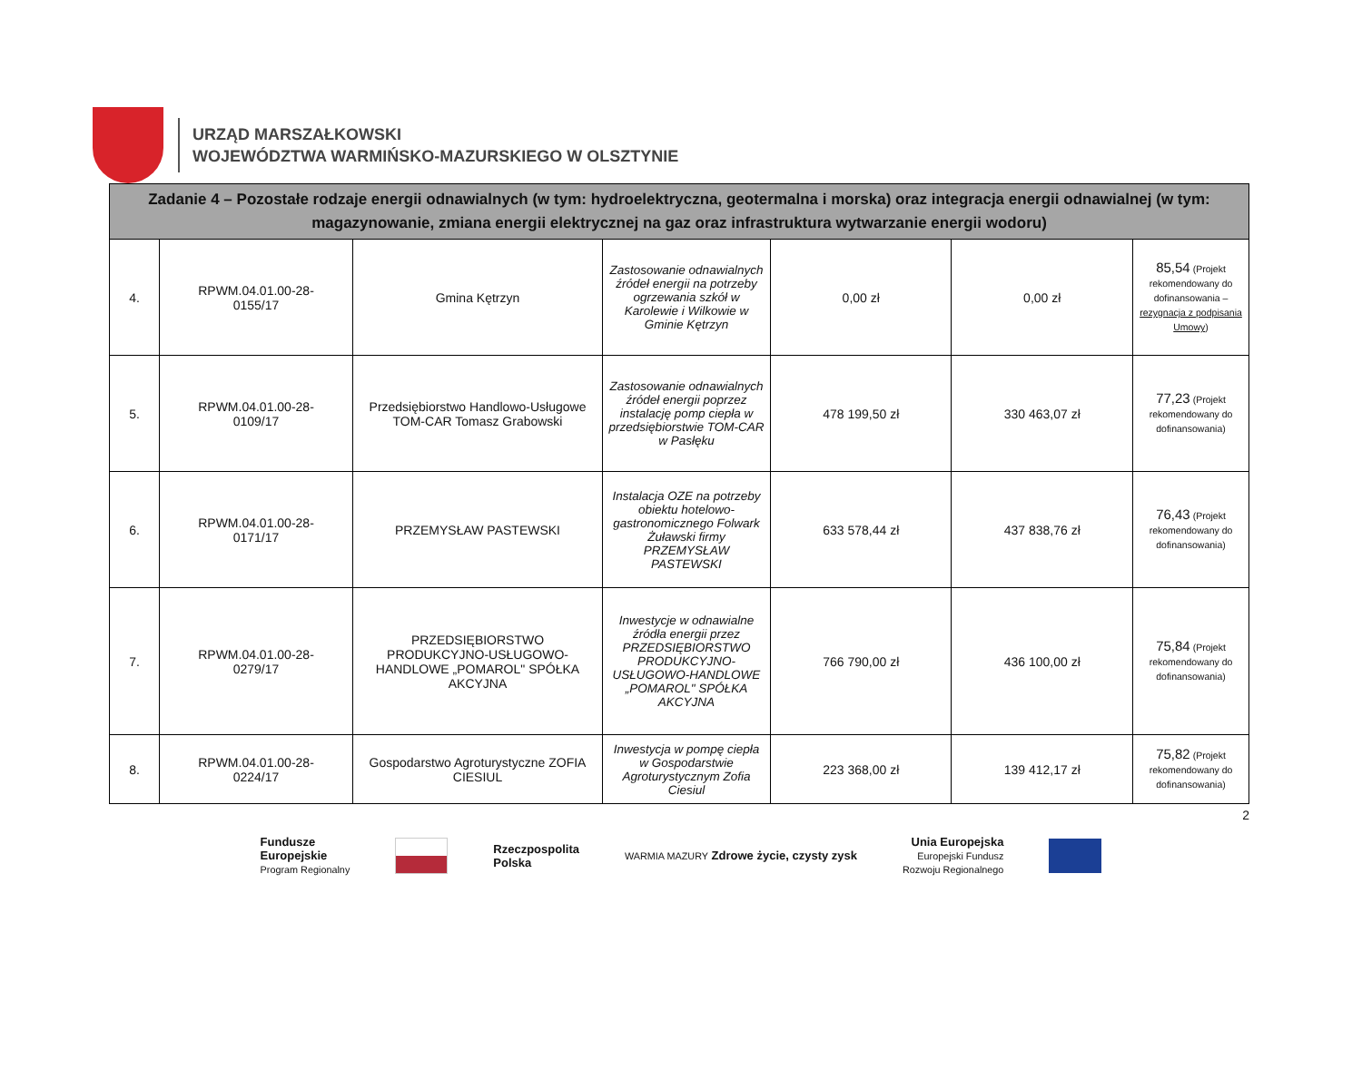URZĄD MARSZAŁKOWSKI
WOJEWÓDZTWA WARMIŃSKO-MAZURSKIEGO W OLSZTYNIE
| Zadanie 4 – Pozostałe rodzaje energii odnawialnych (w tym: hydroelektryczna, geotermalna i morska) oraz integracja energii odnawialnej (w tym: magazynowanie, zmiana energii elektrycznej na gaz oraz infrastruktura wytwarzanie energii wodoru) | | | | | | |
| --- | --- | --- | --- | --- | --- | --- |
| 4. | RPWM.04.01.00-28- 0155/17 | Gmina Kętrzyn | Zastosowanie odnawialnych źródeł energii na potrzeby ogrzewania szkół w Karolewie i Wilkowie w Gminie Kętrzyn | 0,00 zł | 0,00 zł | 85,54 (Projekt rekomendowany do dofinansowania – rezygnacja z podpisania Umowy ) |
| 5. | RPWM.04.01.00-28- 0109/17 | Przedsiębiorstwo Handlowo-Usługowe TOM-CAR Tomasz Grabowski | Zastosowanie odnawialnych źródeł energii poprzez instalację pomp ciepła w przedsiębiorstwie TOM-CAR w Pasłęku | 478 199,50 zł | 330 463,07 zł | 77,23 (Projekt rekomendowany do dofinansowania) |
| 6. | RPWM.04.01.00-28- 0171/17 | PRZEMYSŁAW PASTEWSKI | Instalacja OZE na potrzeby obiektu hotelowo-gastronomicznego Folwark Żuławski firmy PRZEMYSŁAW PASTEWSKI | 633 578,44 zł | 437 838,76 zł | 76,43 (Projekt rekomendowany do dofinansowania) |
| 7. | RPWM.04.01.00-28- 0279/17 | PRZEDSIĘBIORSTWO PRODUKCYJNO-USŁUGOWO-HANDLOWE „POMAROL" SPÓŁKA AKCYJNA | Inwestycje w odnawialne źródła energii przez PRZEDSIĘBIORSTWO PRODUKCYJNO-USŁUGOWO-HANDLOWE „POMAROL" SPÓŁKA AKCYJNA | 766 790,00 zł | 436 100,00 zł | 75,84 (Projekt rekomendowany do dofinansowania) |
| 8. | RPWM.04.01.00-28- 0224/17 | Gospodarstwo Agroturystyczne ZOFIA CIESIUL | Inwestycja w pompę ciepła w Gospodarstwie Agroturystycznym Zofia Ciesiul | 223 368,00 zł | 139 412,17 zł | 75,82 (Projekt rekomendowany do dofinansowania) |
2
Fundusze
Europejskie
Program Regionalny
Rzeczpospolita
Polska
WARMIA MAZURY Zdrowe życie, czysty zysk
Unia Europejska
Europejski Fundusz
Rozwoju Regionalnego